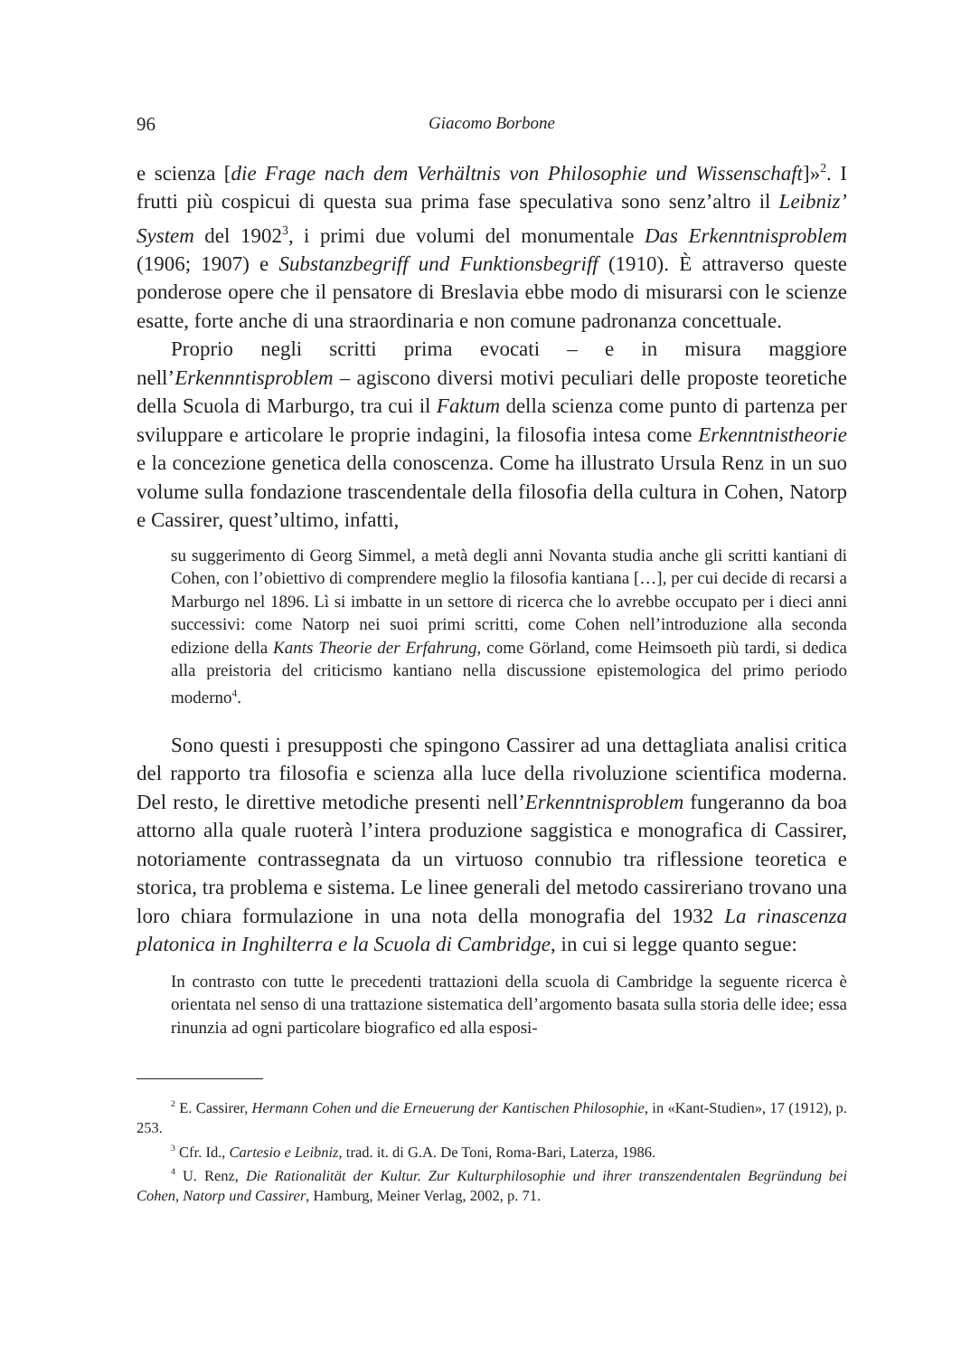96 Giacomo Borbone
e scienza [die Frage nach dem Verhältnis von Philosophie und Wissenschaft]»<sup>2</sup>. I frutti più cospicui di questa sua prima fase speculativa sono senz’altro il Leibniz’ System del 1902<sup>3</sup>, i primi due volumi del monumentale Das Erkenntnisproblem (1906; 1907) e Substanzbegriff und Funktionsbegriff (1910). È attraverso queste ponderose opere che il pensatore di Breslavia ebbe modo di misurarsi con le scienze esatte, forte anche di una straordinaria e non comune padronanza concettuale.
Proprio negli scritti prima evocati – e in misura maggiore nell’Erkennntisproblem – agiscono diversi motivi peculiari delle proposte teoretiche della Scuola di Marburgo, tra cui il Faktum della scienza come punto di partenza per sviluppare e articolare le proprie indagini, la filosofia intesa come Erkenntnistheorie e la concezione genetica della conoscenza. Come ha illustrato Ursula Renz in un suo volume sulla fondazione trascendentale della filosofia della cultura in Cohen, Natorp e Cassirer, quest’ultimo, infatti,
su suggerimento di Georg Simmel, a metà degli anni Novanta studia anche gli scritti kantiani di Cohen, con l’obiettivo di comprendere meglio la filosofia kantiana […], per cui decide di recarsi a Marburgo nel 1896. Lì si imbatte in un settore di ricerca che lo avrebbe occupato per i dieci anni successivi: come Natorp nei suoi primi scritti, come Cohen nell’introduzione alla seconda edizione della Kants Theorie der Erfahrung, come Görland, come Heimsoeth più tardi, si dedica alla preistoria del criticismo kantiano nella discussione epistemologica del primo periodo moderno<sup>4</sup>.
Sono questi i presupposti che spingono Cassirer ad una dettagliata analisi critica del rapporto tra filosofia e scienza alla luce della rivoluzione scientifica moderna. Del resto, le direttive metodiche presenti nell’Erkenntnisproblem fungeranno da boa attorno alla quale ruoterà l’intera produzione saggistica e monografica di Cassirer, notoriamente contrassegnata da un virtuoso connubio tra riflessione teoretica e storica, tra problema e sistema. Le linee generali del metodo cassireriano trovano una loro chiara formulazione in una nota della monografia del 1932 La rinascenza platonica in Inghilterra e la Scuola di Cambridge, in cui si legge quanto segue:
In contrasto con tutte le precedenti trattazioni della scuola di Cambridge la seguente ricerca è orientata nel senso di una trattazione sistematica dell’argomento basata sulla storia delle idee; essa rinunzia ad ogni particolare biografico ed alla esposi-
<sup>2</sup> E. Cassirer, Hermann Cohen und die Erneuerung der Kantischen Philosophie, in «Kant-Studien», 17 (1912), p. 253.
<sup>3</sup> Cfr. Id., Cartesio e Leibniz, trad. it. di G.A. De Toni, Roma-Bari, Laterza, 1986.
<sup>4</sup> U. Renz, Die Rationalität der Kultur. Zur Kulturphilosophie und ihrer transzendentalen Begründung bei Cohen, Natorp und Cassirer, Hamburg, Meiner Verlag, 2002, p. 71.